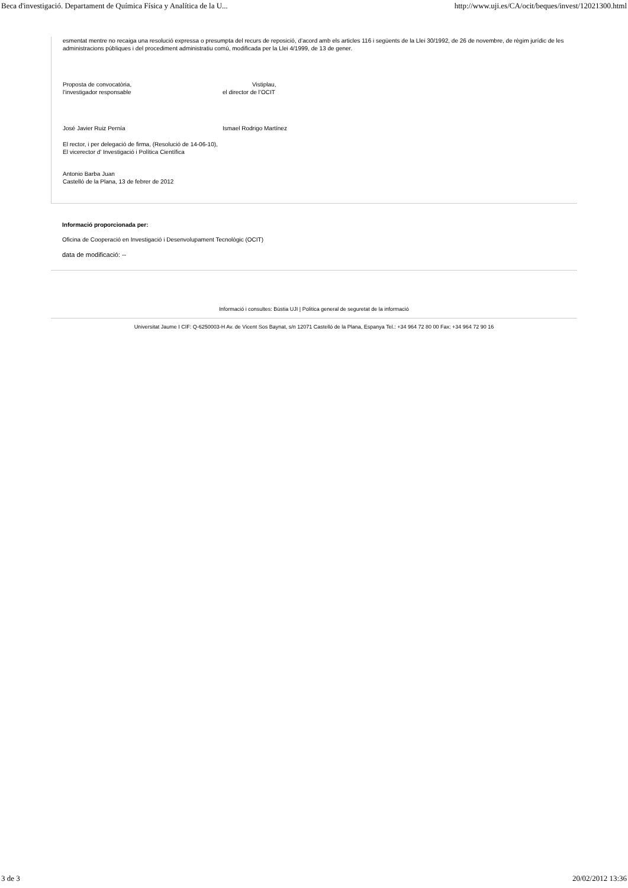Beca d'investigació. Departament de Química Física y Analítica de la U... http://www.uji.es/CA/ocit/beques/invest/12021300.html
esmentat mentre no recaiga una resolució expressa o presumpta del recurs de reposició, d’acord amb els articles 116 i següents de la Llei 30/1992, de 26 de novembre, de règim jurídic de les administracions públiques i del procediment administratiu comú, modificada per la Llei 4/1999, de 13 de gener.
Proposta de convocatòria,
l’investigador responsable
Vistiplau,
el director de l’OCIT
José Javier Ruiz Pernía Ismael Rodrigo Martínez
El rector, i per delegació de firma, (Resolució de 14-06-10),
El vicerector d’ Investigació i Política Científica
Antonio Barba Juan
Castelló de la Plana, 13 de febrer de 2012
Informació proporcionada per:
Oficina de Cooperació en Investigació i Desenvolupament Tecnològic (OCIT)
data de modificació: --
Informació i consultes: Bústia UJI | Politica general de seguretat de la informació
Universitat Jaume I CIF: Q-6250003-H Av. de Vicent Sos Baynat, s/n 12071 Castelló de la Plana, Espanya Tel.: +34 964 72 80 00 Fax: +34 964 72 90 16
3 de 3 20/02/2012 13:36